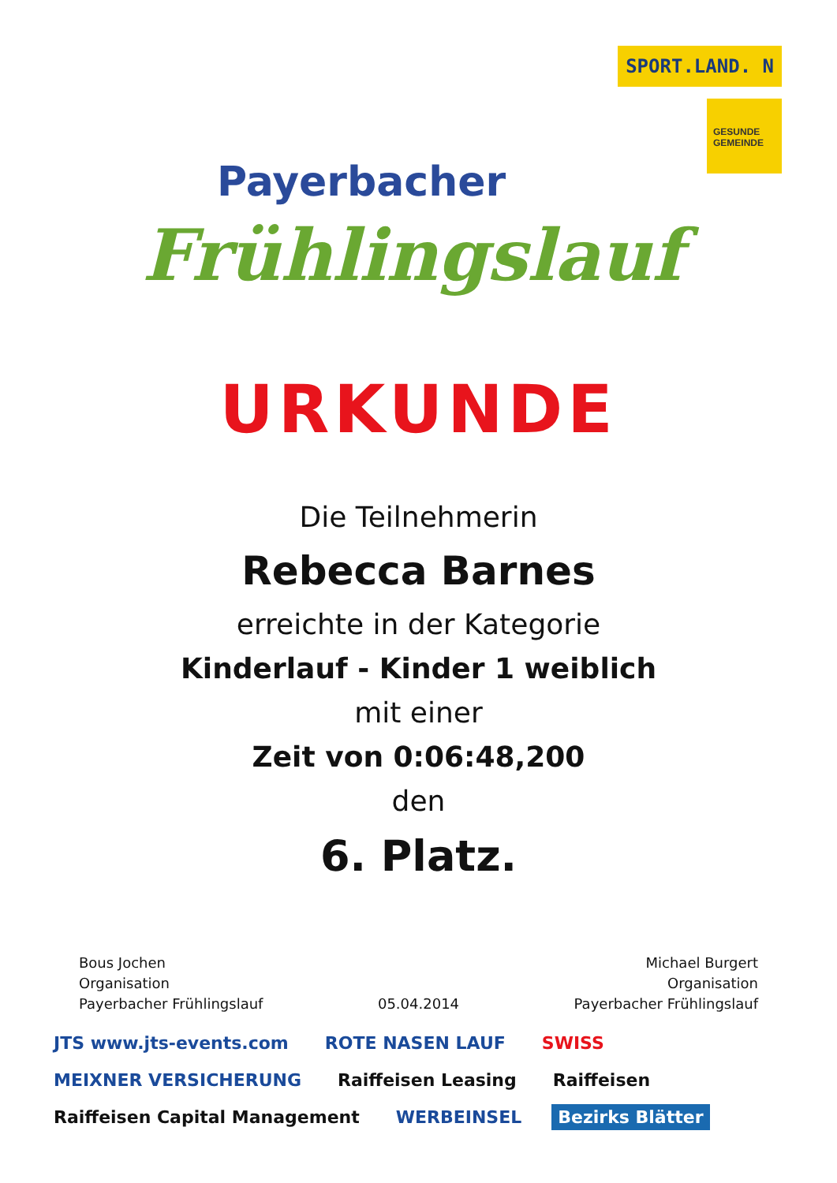Payerbacher
Frühlingslauf
SPORT.LAND. N
GESUNDE GEMEINDE
URKUNDE
Die Teilnehmerin
Rebecca Barnes
erreichte in der Kategorie
Kinderlauf - Kinder 1 weiblich
mit einer
Zeit von 0:06:48,200
den
6. Platz.
Bous Jochen
Organisation
Payerbacher Frühlingslauf
05.04.2014 Michael Burgert
Organisation
Payerbacher Frühlingslauf
JTS www.jts-events.com ROTE NASEN LAUF SWISS MEIXNER VERSICHERUNG Raiffeisen Leasing Raiffeisen Raiffeisen Capital Management WERBEINSEL Bezirks Blätter